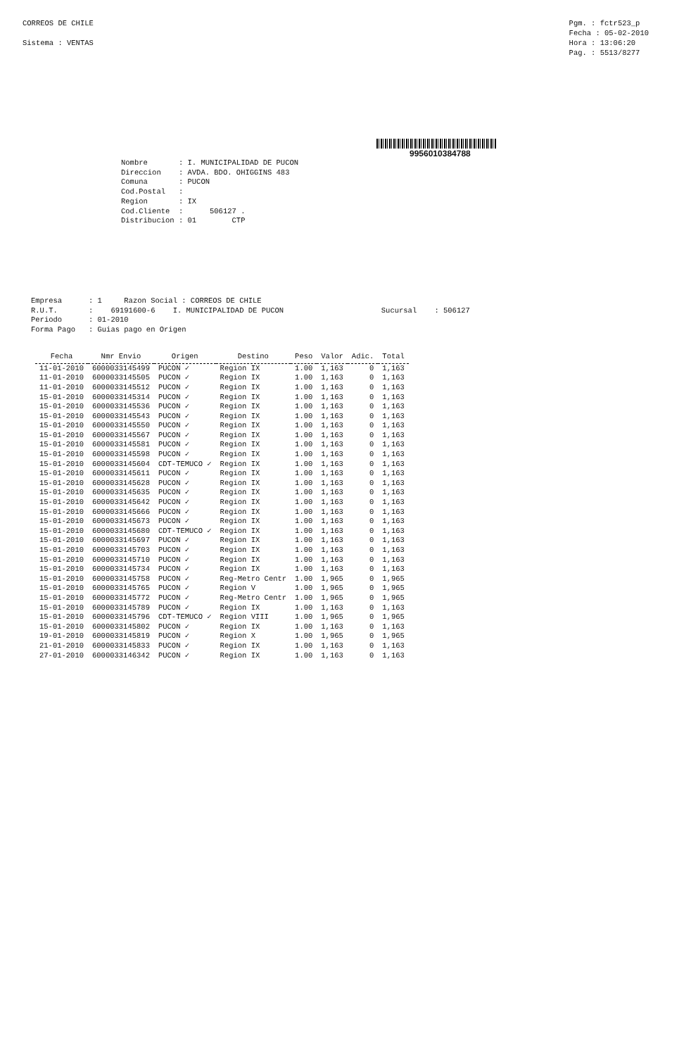CORREOS DE CHILE
Sistema : VENTAS
Pgm. : fctr523_p
Fecha : 05-02-2010
Hora : 13:06:20
Pag. : 5513/8277
9956010384788
Nombre : I. MUNICIPALIDAD DE PUCON Direccion : AVDA. BDO. OHIGGINS 483 Comuna : PUCON Cod.Postal : Region : IX Cod.Cliente : 506127 . Distribucion : 01 CTP
Empresa : 1 Razon Social : CORREOS DE CHILE R.U.T. : 69191600-6 I. MUNICIPALIDAD DE PUCON Sucursal : 506127 Periodo : 01-2010 Forma Pago : Guias pago en Origen
| Fecha | Nmr Envio | Origen | Destino | Peso | Valor | Adic. | Total |
| --- | --- | --- | --- | --- | --- | --- | --- |
| 11-01-2010 | 6000033145499 | PUCON ✓ | Region IX | 1.00 | 1,163 | 0 | 1,163 |
| 11-01-2010 | 6000033145505 | PUCON ✓ | Region IX | 1.00 | 1,163 | 0 | 1,163 |
| 11-01-2010 | 6000033145512 | PUCON ✓ | Region IX | 1.00 | 1,163 | 0 | 1,163 |
| 15-01-2010 | 6000033145314 | PUCON ✓ | Region IX | 1.00 | 1,163 | 0 | 1,163 |
| 15-01-2010 | 6000033145536 | PUCON ✓ | Region IX | 1.00 | 1,163 | 0 | 1,163 |
| 15-01-2010 | 6000033145543 | PUCON ✓ | Region IX | 1.00 | 1,163 | 0 | 1,163 |
| 15-01-2010 | 6000033145550 | PUCON ✓ | Region IX | 1.00 | 1,163 | 0 | 1,163 |
| 15-01-2010 | 6000033145567 | PUCON ✓ | Region IX | 1.00 | 1,163 | 0 | 1,163 |
| 15-01-2010 | 6000033145581 | PUCON ✓ | Region IX | 1.00 | 1,163 | 0 | 1,163 |
| 15-01-2010 | 6000033145598 | PUCON ✓ | Region IX | 1.00 | 1,163 | 0 | 1,163 |
| 15-01-2010 | 6000033145604 | CDT-TEMUCO ✓ | Region IX | 1.00 | 1,163 | 0 | 1,163 |
| 15-01-2010 | 6000033145611 | PUCON ✓ | Region IX | 1.00 | 1,163 | 0 | 1,163 |
| 15-01-2010 | 6000033145628 | PUCON ✓ | Region IX | 1.00 | 1,163 | 0 | 1,163 |
| 15-01-2010 | 6000033145635 | PUCON ✓ | Region IX | 1.00 | 1,163 | 0 | 1,163 |
| 15-01-2010 | 6000033145642 | PUCON ✓ | Region IX | 1.00 | 1,163 | 0 | 1,163 |
| 15-01-2010 | 6000033145666 | PUCON ✓ | Region IX | 1.00 | 1,163 | 0 | 1,163 |
| 15-01-2010 | 6000033145673 | PUCON ✓ | Region IX | 1.00 | 1,163 | 0 | 1,163 |
| 15-01-2010 | 6000033145680 | CDT-TEMUCO ✓ | Region IX | 1.00 | 1,163 | 0 | 1,163 |
| 15-01-2010 | 6000033145697 | PUCON ✓ | Region IX | 1.00 | 1,163 | 0 | 1,163 |
| 15-01-2010 | 6000033145703 | PUCON ✓ | Region IX | 1.00 | 1,163 | 0 | 1,163 |
| 15-01-2010 | 6000033145710 | PUCON ✓ | Region IX | 1.00 | 1,163 | 0 | 1,163 |
| 15-01-2010 | 6000033145734 | PUCON ✓ | Region IX | 1.00 | 1,163 | 0 | 1,163 |
| 15-01-2010 | 6000033145758 | PUCON ✓ | Reg-Metro Centr | 1.00 | 1,965 | 0 | 1,965 |
| 15-01-2010 | 6000033145765 | PUCON ✓ | Region V | 1.00 | 1,965 | 0 | 1,965 |
| 15-01-2010 | 6000033145772 | PUCON ✓ | Reg-Metro Centr | 1.00 | 1,965 | 0 | 1,965 |
| 15-01-2010 | 6000033145789 | PUCON ✓ | Region IX | 1.00 | 1,163 | 0 | 1,163 |
| 15-01-2010 | 6000033145796 | CDT-TEMUCO ✓ | Region VIII | 1.00 | 1,965 | 0 | 1,965 |
| 15-01-2010 | 6000033145802 | PUCON ✓ | Region IX | 1.00 | 1,163 | 0 | 1,163 |
| 19-01-2010 | 6000033145819 | PUCON ✓ | Region X | 1.00 | 1,965 | 0 | 1,965 |
| 21-01-2010 | 6000033145833 | PUCON ✓ | Region IX | 1.00 | 1,163 | 0 | 1,163 |
| 27-01-2010 | 6000033146342 | PUCON ✓ | Region IX | 1.00 | 1,163 | 0 | 1,163 |